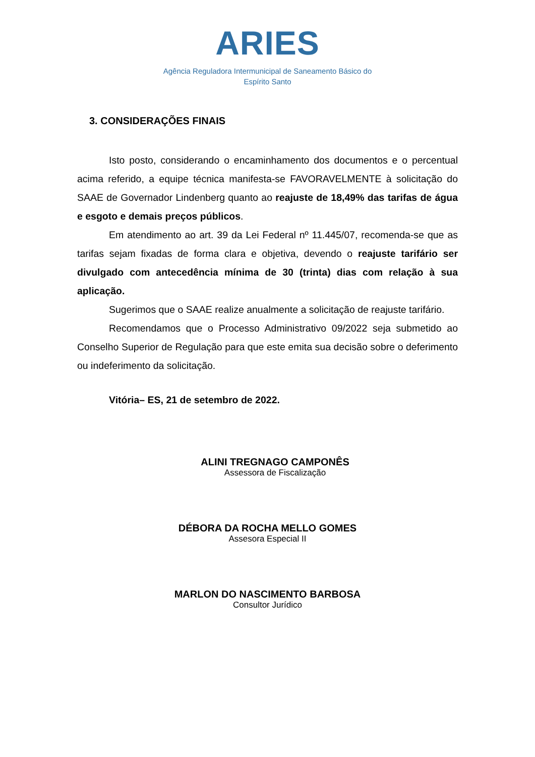ARIES
Agência Reguladora Intermunicipal de Saneamento Básico do
Espírito Santo
3. CONSIDERAÇÕES FINAIS
Isto posto, considerando o encaminhamento dos documentos e o percentual acima referido, a equipe técnica manifesta-se FAVORAVELMENTE à solicitação do SAAE de Governador Lindenberg quanto ao reajuste de 18,49% das tarifas de água e esgoto e demais preços públicos.
Em atendimento ao art. 39 da Lei Federal nº 11.445/07, recomenda-se que as tarifas sejam fixadas de forma clara e objetiva, devendo o reajuste tarifário ser divulgado com antecedência mínima de 30 (trinta) dias com relação à sua aplicação.
Sugerimos que o SAAE realize anualmente a solicitação de reajuste tarifário.
Recomendamos que o Processo Administrativo 09/2022 seja submetido ao Conselho Superior de Regulação para que este emita sua decisão sobre o deferimento ou indeferimento da solicitação.
Vitória– ES, 21 de setembro de 2022.
ALINI TREGNAGO CAMPONÊS
Assessora de Fiscalização
DÉBORA DA ROCHA MELLO GOMES
Assesora Especial II
MARLON DO NASCIMENTO BARBOSA
Consultor Jurídico